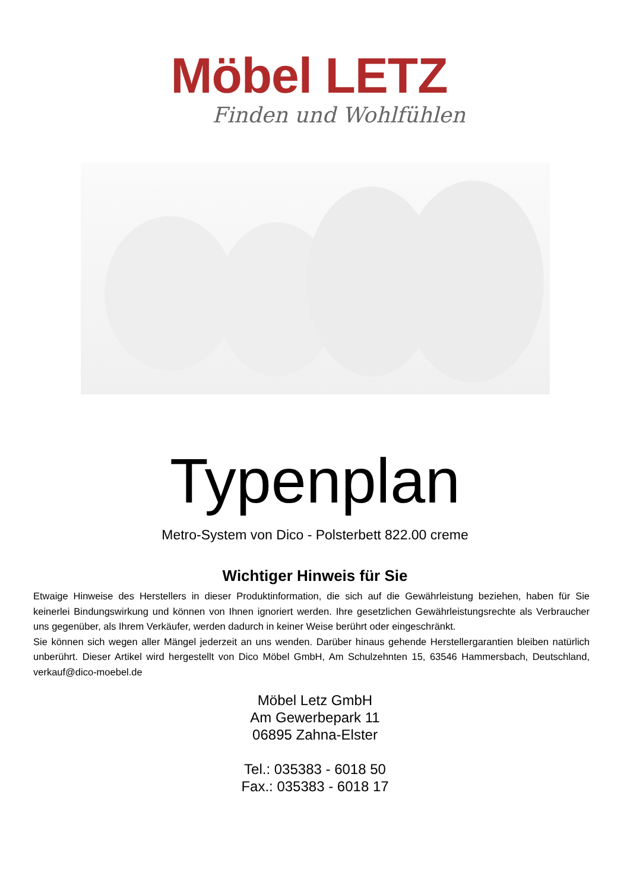Möbel LETZ
Finden und Wohlfühlen
Typenplan
Metro-System von Dico - Polsterbett 822.00 creme
Wichtiger Hinweis für Sie
Etwaige Hinweise des Herstellers in dieser Produktinformation, die sich auf die Gewährleistung beziehen, haben für Sie keinerlei Bindungswirkung und können von Ihnen ignoriert werden. Ihre gesetzlichen Gewährleistungsrechte als Verbraucher uns gegenüber, als Ihrem Verkäufer, werden dadurch in keiner Weise berührt oder eingeschränkt.
Sie können sich wegen aller Mängel jederzeit an uns wenden. Darüber hinaus gehende Herstellergarantien bleiben natürlich unberührt. Dieser Artikel wird hergestellt von Dico Möbel GmbH, Am Schulzehnten 15, 63546 Hammersbach, Deutschland, verkauf@dico-moebel.de
Möbel Letz GmbH
Am Gewerbepark 11
06895 Zahna-Elster
Tel.: 035383 - 6018 50
Fax.: 035383 - 6018 17